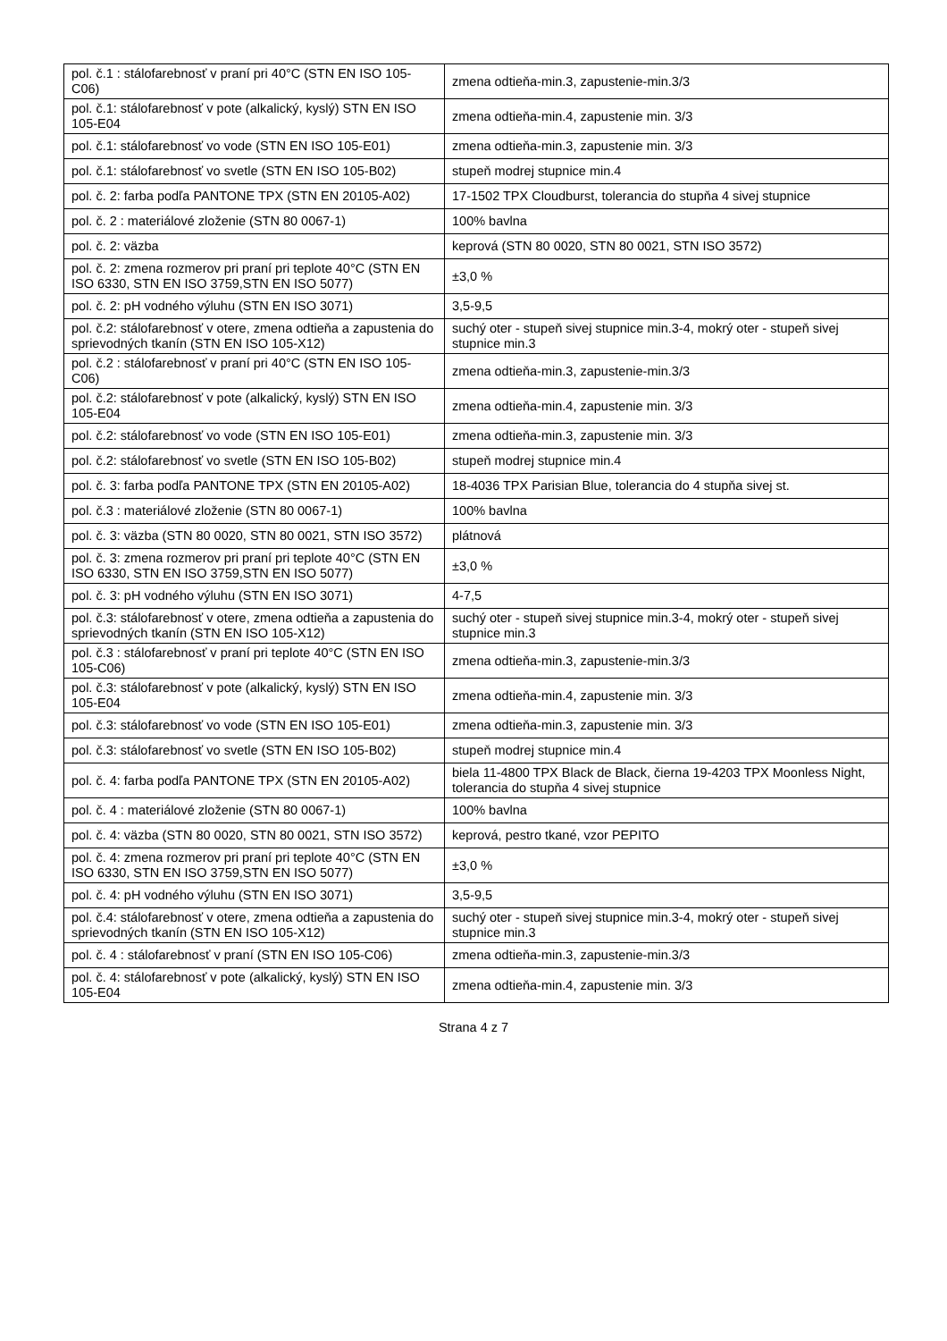| pol. č.1 : stálofarebnosť v praní pri 40°C (STN EN ISO 105-C06) | zmena odtieňa-min.3, zapustenie-min.3/3 |
| pol. č.1: stálofarebnosť v pote (alkalický, kyslý) STN EN ISO 105-E04 | zmena odtieňa-min.4, zapustenie min. 3/3 |
| pol. č.1: stálofarebnosť vo vode (STN EN ISO 105-E01) | zmena odtieňa-min.3, zapustenie min. 3/3 |
| pol. č.1: stálofarebnosť vo svetle (STN EN ISO 105-B02) | stupeň modrej stupnice min.4 |
| pol. č. 2: farba podľa PANTONE TPX (STN EN 20105-A02) | 17-1502 TPX Cloudburst, tolerancia do stupňa 4 sivej stupnice |
| pol. č. 2 : materiálové zloženie (STN 80 0067-1) | 100% bavlna |
| pol. č. 2: väzba | keprová (STN 80 0020, STN 80 0021, STN ISO 3572) |
| pol. č. 2: zmena rozmerov pri praní pri teplote 40°C (STN EN ISO 6330, STN EN ISO 3759,STN EN ISO 5077) | ±3,0 % |
| pol. č. 2: pH vodného výluhu (STN EN ISO 3071) | 3,5-9,5 |
| pol. č.2: stálofarebnosť v otere, zmena odtieňa a zapustenia do sprievodných tkanín (STN EN ISO 105-X12) | suchý oter - stupeň sivej stupnice min.3-4, mokrý oter - stupeň sivej stupnice min.3 |
| pol. č.2 : stálofarebnosť v praní pri 40°C (STN EN ISO 105-C06) | zmena odtieňa-min.3, zapustenie-min.3/3 |
| pol. č.2: stálofarebnosť v pote (alkalický, kyslý) STN EN ISO 105-E04 | zmena odtieňa-min.4, zapustenie min. 3/3 |
| pol. č.2: stálofarebnosť vo vode (STN EN ISO 105-E01) | zmena odtieňa-min.3, zapustenie min. 3/3 |
| pol. č.2: stálofarebnosť vo svetle (STN EN ISO 105-B02) | stupeň modrej stupnice min.4 |
| pol. č. 3: farba podľa PANTONE TPX (STN EN 20105-A02) | 18-4036 TPX Parisian Blue, tolerancia do 4 stupňa sivej st. |
| pol. č.3 : materiálové zloženie (STN 80 0067-1) | 100% bavlna |
| pol. č. 3: väzba (STN 80 0020, STN 80 0021, STN ISO 3572) | plátnová |
| pol. č. 3: zmena rozmerov pri praní pri teplote 40°C (STN EN ISO 6330, STN EN ISO 3759,STN EN ISO 5077) | ±3,0 % |
| pol. č. 3: pH vodného výluhu (STN EN ISO 3071) | 4-7,5 |
| pol. č.3: stálofarebnosť v otere, zmena odtieňa a zapustenia do sprievodných tkanín (STN EN ISO 105-X12) | suchý oter - stupeň sivej stupnice min.3-4, mokrý oter - stupeň sivej stupnice min.3 |
| pol. č.3 : stálofarebnosť v praní pri teplote 40°C (STN EN ISO 105-C06) | zmena odtieňa-min.3, zapustenie-min.3/3 |
| pol. č.3: stálofarebnosť v pote (alkalický, kyslý) STN EN ISO 105-E04 | zmena odtieňa-min.4, zapustenie min. 3/3 |
| pol. č.3: stálofarebnosť vo vode (STN EN ISO 105-E01) | zmena odtieňa-min.3, zapustenie min. 3/3 |
| pol. č.3: stálofarebnosť vo svetle (STN EN ISO 105-B02) | stupeň modrej stupnice min.4 |
| pol. č. 4: farba podľa PANTONE TPX (STN EN 20105-A02) | biela 11-4800 TPX Black de Black, čierna 19-4203 TPX Moonless Night, tolerancia do stupňa 4 sivej stupnice |
| pol. č. 4 : materiálové zloženie (STN 80 0067-1) | 100% bavlna |
| pol. č. 4: väzba (STN 80 0020, STN 80 0021, STN ISO 3572) | keprová, pestro tkané, vzor PEPITO |
| pol. č. 4: zmena rozmerov pri praní pri teplote 40°C (STN EN ISO 6330, STN EN ISO 3759,STN EN ISO 5077) | ±3,0 % |
| pol. č. 4: pH vodného výluhu (STN EN ISO 3071) | 3,5-9,5 |
| pol. č.4: stálofarebnosť v otere, zmena odtieňa a zapustenia do sprievodných tkanín (STN EN ISO 105-X12) | suchý oter - stupeň sivej stupnice min.3-4, mokrý oter - stupeň sivej stupnice min.3 |
| pol. č. 4 : stálofarebnosť v praní (STN EN ISO 105-C06) | zmena odtieňa-min.3, zapustenie-min.3/3 |
| pol. č. 4: stálofarebnosť v pote (alkalický, kyslý) STN EN ISO 105-E04 | zmena odtieňa-min.4, zapustenie min. 3/3 |
Strana 4 z 7